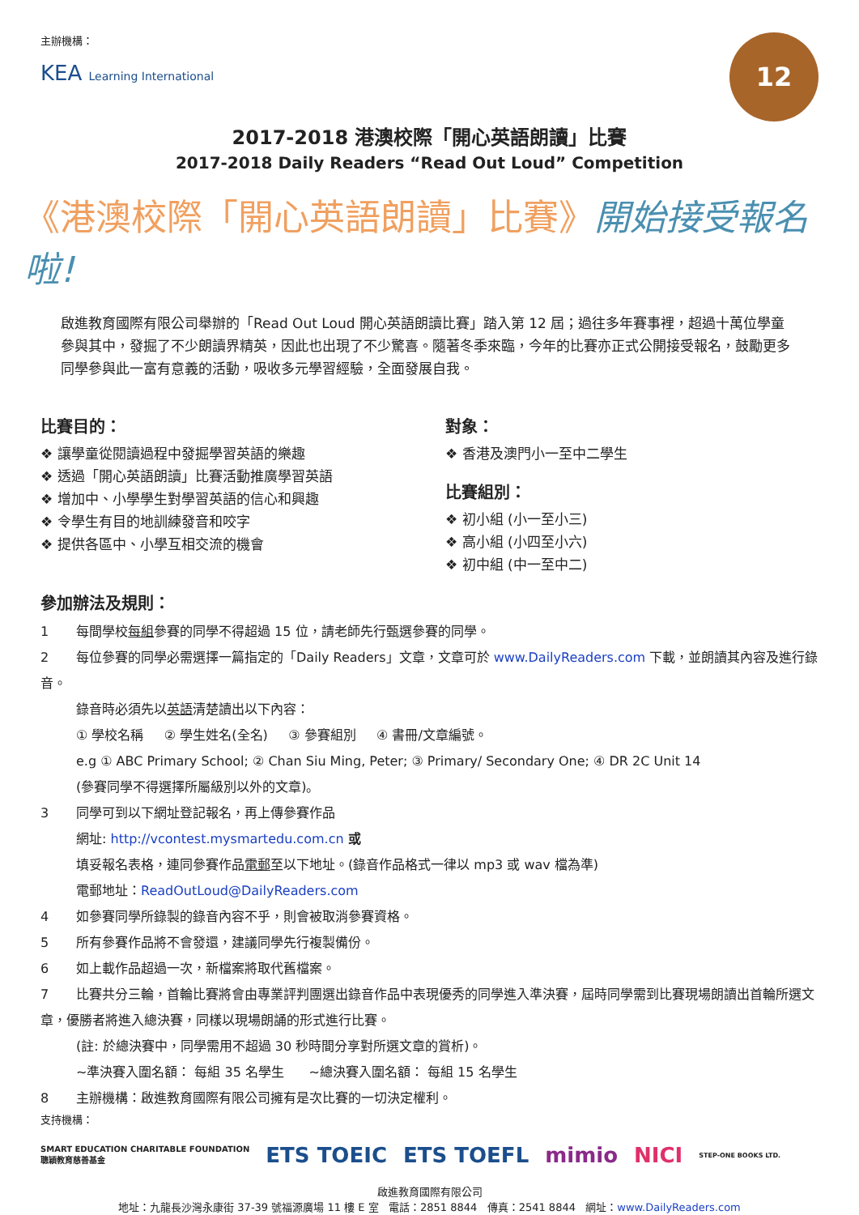主辦機構：
KEA Learning International
12
2017-2018 港澳校際「開心英語朗讀」比賽
2017-2018 Daily Readers “Read Out Loud” Competition
《港澳校際「開心英語朗讀」比賽》開始接受報名啦!
啟進教育國際有限公司舉辦的「Read Out Loud 開心英語朗讀比賽」踏入第 12 屆；過往多年賽事裡，超過十萬位學童參與其中，發掘了不少朗讀界精英，因此也出現了不少驚喜。隨著冬季來臨，今年的比賽亦正式公開接受報名，鼓勵更多同學參與此一富有意義的活動，吸收多元學習經驗，全面發展自我。
比賽目的：
❖ 讓學童從閱讀過程中發掘學習英語的樂趣
❖ 透過「開心英語朗讀」比賽活動推廣學習英語
❖ 增加中、小學學生對學習英語的信心和興趣
❖ 令學生有目的地訓練發音和咬字
❖ 提供各區中、小學互相交流的機會
對象：
❖ 香港及澳門小一至中二學生
比賽組別：
❖ 初小組 (小一至小三)
❖ 高小組 (小四至小六)
❖ 初中組 (中一至中二)
參加辦法及規則：
1 每間學校每組參賽的同學不得超過 15 位，請老師先行甄選參賽的同學。
2 每位參賽的同學必需選擇一篇指定的「Daily Readers」文章，文章可於 www.DailyReaders.com 下載，並朗讀其內容及進行錄音。
錄音時必須先以英語清楚讀出以下內容：
① 學校名稱 ② 學生姓名(全名) ③ 參賽組別 ④ 書冊/文章編號。
e.g ① ABC Primary School; ② Chan Siu Ming, Peter; ③ Primary/ Secondary One; ④ DR 2C Unit 14
(參賽同學不得選擇所屬級別以外的文章)。
3 同學可到以下網址登記報名，再上傳參賽作品
網址: http://vcontest.mysmartedu.com.cn 或
填妥報名表格，連同參賽作品電郵至以下地址。(錄音作品格式一律以 mp3 或 wav 檔為準)
電郵地址：ReadOutLoud@DailyReaders.com
4 如參賽同學所錄製的錄音內容不乎，則會被取消參賽資格。
5 所有參賽作品將不會發還，建議同學先行複製備份。
6 如上載作品超過一次，新檔案將取代舊檔案。
7 比賽共分三輪，首輪比賽將會由專業評判團選出錄音作品中表現優秀的同學進入準決賽，屆時同學需到比賽現場朗讀出首輪所選文章，優勝者將進入總決賽，同樣以現場朗誦的形式進行比賽。
(註: 於總決賽中，同學需用不超過 30 秒時間分享對所選文章的賞析)。
~準決賽入圍名額： 每組 35 名學生 ~總決賽入圍名額： 每組 15 名學生
8 主辦機構：啟進教育國際有限公司擁有是次比賽的一切決定權利。
支持機構：
SMART EDUCATION CHARITABLE FOUNDATION
聰穎教育慈善基金 ETS TOEIC ETS TOEFL mimio NICI STEP-ONE BOOKS LTD.
啟進教育國際有限公司
地址：九龍長沙灣永康街 37-39 號福源廣場 11 樓 E 室 電話：2851 8844 傳真：2541 8844 網址：www.DailyReaders.com